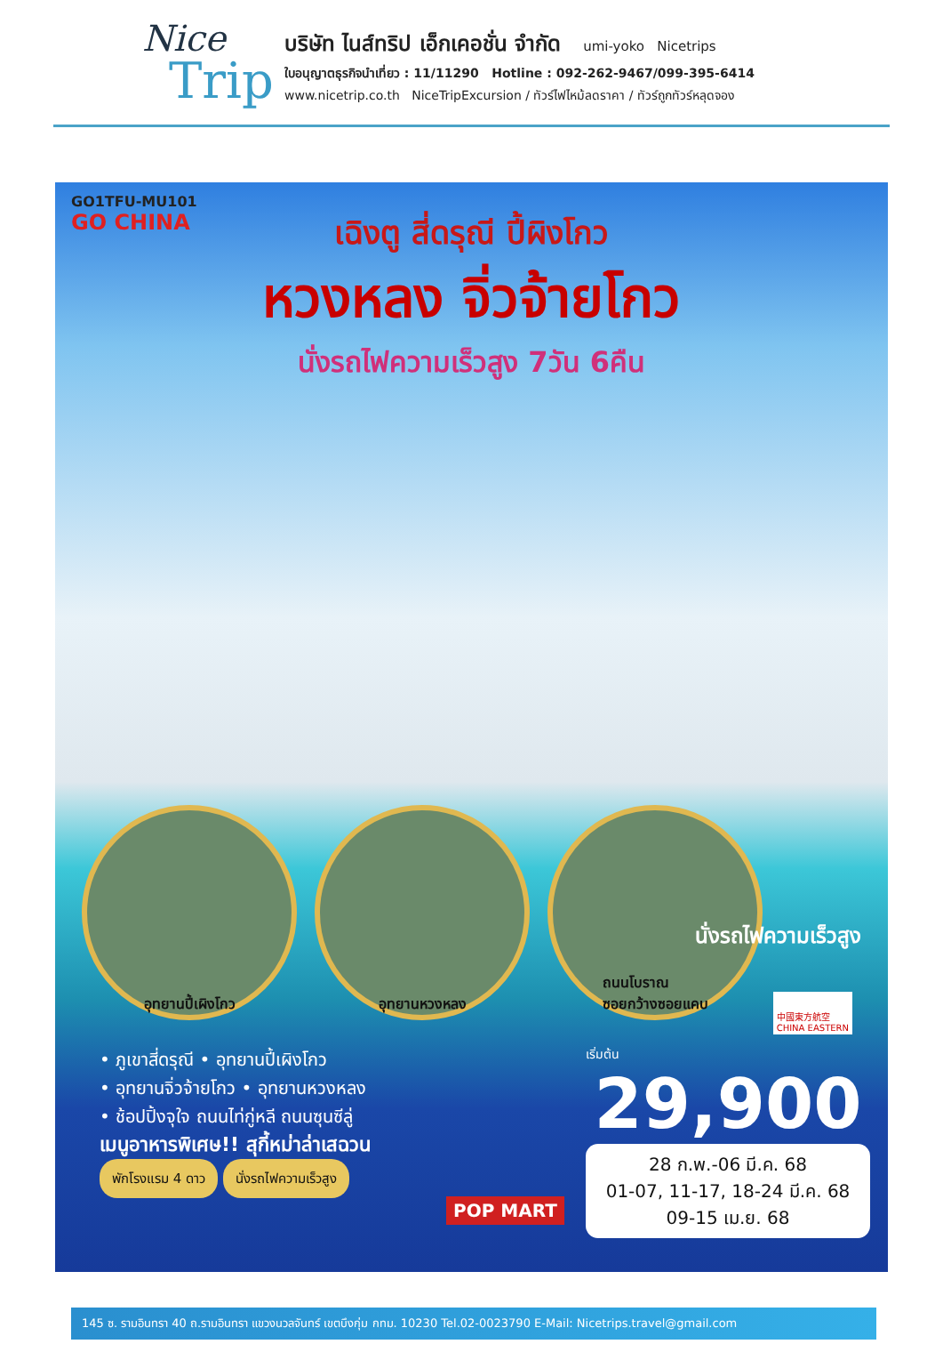Nice
Trip
บริษัท ไนส์ทริป เอ็กเคอชั่น จำกัด umi-yoko Nicetrips
ใบอนุญาตธุรกิจนำเที่ยว : 11/11290 Hotline : 092-262-9467/099-395-6414
www.nicetrip.co.th NiceTripExcursion / ทัวร์ไฟไหม้ลดราคา / ทัวร์ถูกทัวร์หลุดจอง
GO1TFU-MU101
GO CHINA
เฉิงตู สี่ดรุณี ปี้ผิงโกว
หวงหลง จิ่วจ้ายโกว
นั่งรถไฟความเร็วสูง 7วัน 6คืน
อุทยานปี้เผิงโกว อุทยานหวงหลง ถนนโบราณ
ซอยกว้างซอยแคบ
นั่งรถไฟความเร็วสูง
中國東方航空
CHINA EASTERN
• ภูเขาสี่ดรุณี • อุทยานปี้เผิงโกว
• อุทยานจิ่วจ้ายโกว • อุทยานหวงหลง
• ช้อปปิ้งจุใจ ถนนไท่กู่หลี ถนนซุนซีลู่
เมนูอาหารพิเศษ!! สุกี้หม่าล่าเสฉวน
พักโรงแรม 4 ดาว นั่งรถไฟความเร็วสูง
เริ่มต้น
29,900
28 ก.พ.-06 มี.ค. 68
01-07, 11-17, 18-24 มี.ค. 68
09-15 เม.ย. 68
POP MART
145 ซ. รามอินทรา 40 ถ.รามอินทรา แขวงนวลจันทร์ เขตบึงกุ่ม กทม. 10230 Tel.02-0023790 E-Mail: Nicetrips.travel@gmail.com